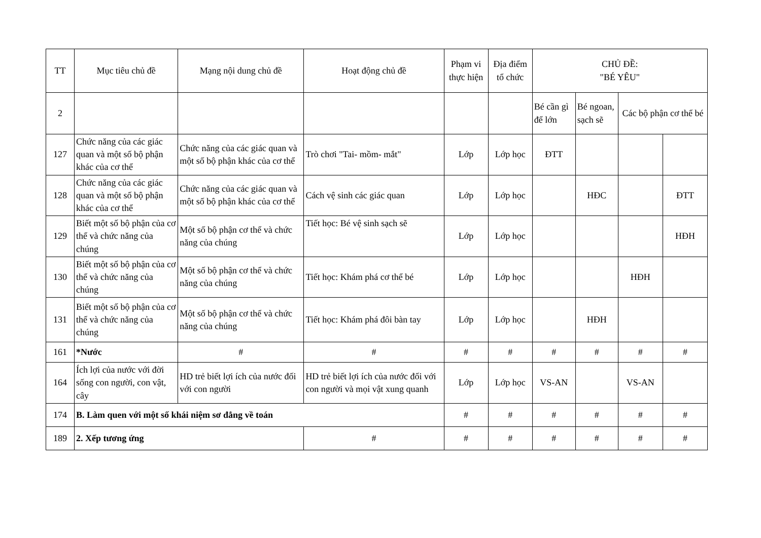| TT | Mục tiêu chủ đề | Mạng nội dung chủ đề | Hoạt động chủ đề | Phạm vi thực hiện | Địa điểm tổ chức | CHỦ ĐỀ: "BÉ YÊU" | | | |
| --- | --- | --- | --- | --- | --- | --- | --- | --- | --- |
| 2 | | | | | | Bé cần gì để lớn | Bé ngoan, sạch sẽ | Các bộ phận cơ thể bé | |
| 127 | Chức năng của các giác quan và một số bộ phận khác của cơ thể | Chức năng của các giác quan và một số bộ phận khác của cơ thể | Trò chơi "Tai- mồm- mắt" | Lớp | Lớp học | ĐTT | | | |
| 128 | Chức năng của các giác quan và một số bộ phận khác của cơ thể | Chức năng của các giác quan và một số bộ phận khác của cơ thể | Cách vệ sinh các giác quan | Lớp | Lớp học | | HĐC | | ĐTT |
| 129 | Biết một số bộ phận của cơ thể và chức năng của chúng | Một số bộ phận cơ thể và chức năng của chúng | Tiết học: Bé vệ sinh sạch sẽ | Lớp | Lớp học | | | | HĐH |
| 130 | Biết một số bộ phận của cơ thể và chức năng của chúng | Một số bộ phận cơ thể và chức năng của chúng | Tiết học: Khám phá cơ thể bé | Lớp | Lớp học | | | HĐH | |
| 131 | Biết một số bộ phận của cơ thể và chức năng của chúng | Một số bộ phận cơ thể và chức năng của chúng | Tiết học: Khám phá đôi bàn tay | Lớp | Lớp học | | HĐH | | |
| 161 | *Nước | # | # | # | # | # | # | # | # |
| 164 | Ích lợi của nước với đời sống con người, con vật, cây | HD trẻ biết lợi ích của nước đối với con người | HD trẻ biết lợi ích của nước đối với con người và mọi vật xung quanh | Lớp | Lớp học | VS-AN | | VS-AN | |
| 174 | B. Làm quen với một số khái niệm sơ đẳng về toán | | | # | # | # | # | # | # |
| 189 | 2. Xếp tương ứng | | # | # | # | # | # | # | # |